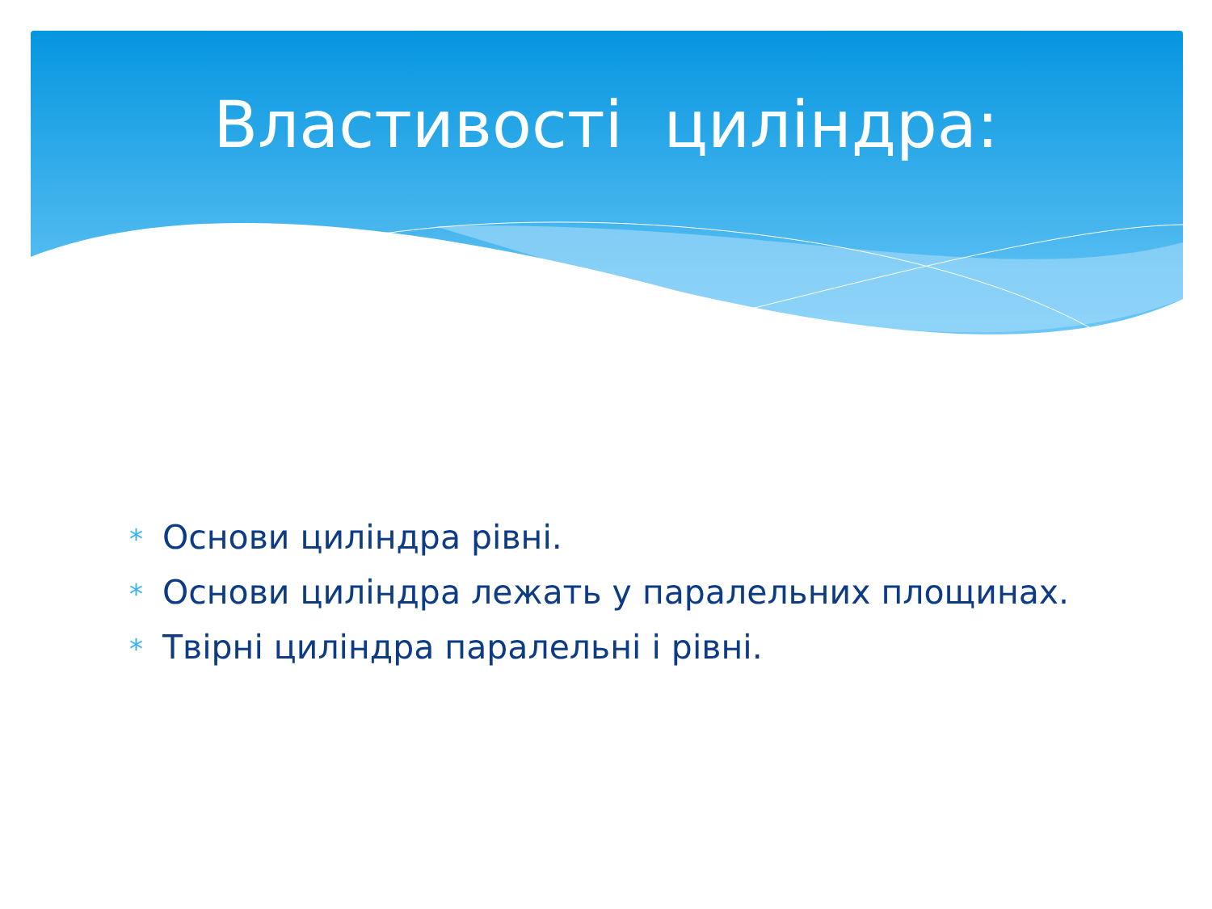Властивості циліндра:
* Основи циліндра рівні.
* Основи циліндра лежать у паралельних площинах.
* Твірні циліндра паралельні і рівні.